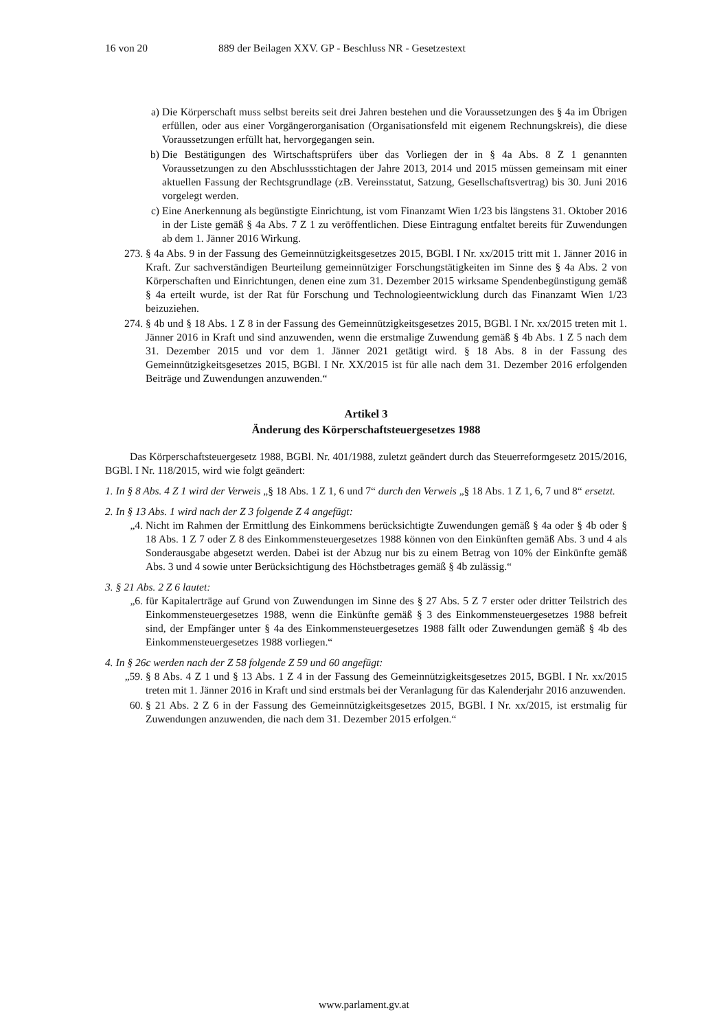16 von 20 889 der Beilagen XXV. GP - Beschluss NR - Gesetzestext
a) Die Körperschaft muss selbst bereits seit drei Jahren bestehen und die Voraussetzungen des § 4a im Übrigen erfüllen, oder aus einer Vorgängerorganisation (Organisationsfeld mit eigenem Rechnungskreis), die diese Voraussetzungen erfüllt hat, hervorgegangen sein.
b) Die Bestätigungen des Wirtschaftsprüfers über das Vorliegen der in § 4a Abs. 8 Z 1 genannten Voraussetzungen zu den Abschlussstichtagen der Jahre 2013, 2014 und 2015 müssen gemeinsam mit einer aktuellen Fassung der Rechtsgrundlage (zB. Vereinsstatut, Satzung, Gesellschaftsvertrag) bis 30. Juni 2016 vorgelegt werden.
c) Eine Anerkennung als begünstigte Einrichtung, ist vom Finanzamt Wien 1/23 bis längstens 31. Oktober 2016 in der Liste gemäß § 4a Abs. 7 Z 1 zu veröffentlichen. Diese Eintragung entfaltet bereits für Zuwendungen ab dem 1. Jänner 2016 Wirkung.
273. § 4a Abs. 9 in der Fassung des Gemeinnützigkeitsgesetzes 2015, BGBl. I Nr. xx/2015 tritt mit 1. Jänner 2016 in Kraft. Zur sachverständigen Beurteilung gemeinnütziger Forschungstätigkeiten im Sinne des § 4a Abs. 2 von Körperschaften und Einrichtungen, denen eine zum 31. Dezember 2015 wirksame Spendenbegünstigung gemäß § 4a erteilt wurde, ist der Rat für Forschung und Technologieentwicklung durch das Finanzamt Wien 1/23 beizuziehen.
274. § 4b und § 18 Abs. 1 Z 8 in der Fassung des Gemeinnützigkeitsgesetzes 2015, BGBl. I Nr. xx/2015 treten mit 1. Jänner 2016 in Kraft und sind anzuwenden, wenn die erstmalige Zuwendung gemäß § 4b Abs. 1 Z 5 nach dem 31. Dezember 2015 und vor dem 1. Jänner 2021 getätigt wird. § 18 Abs. 8 in der Fassung des Gemeinnützigkeitsgesetzes 2015, BGBl. I Nr. XX/2015 ist für alle nach dem 31. Dezember 2016 erfolgenden Beiträge und Zuwendungen anzuwenden.“
Artikel 3
Änderung des Körperschaftsteuergesetzes 1988
Das Körperschaftsteuergesetz 1988, BGBl. Nr. 401/1988, zuletzt geändert durch das Steuerreformgesetz 2015/2016, BGBl. I Nr. 118/2015, wird wie folgt geändert:
1. In § 8 Abs. 4 Z 1 wird der Verweis „§ 18 Abs. 1 Z 1, 6 und 7“ durch den Verweis „§ 18 Abs. 1 Z 1, 6, 7 und 8“ ersetzt.
2. In § 13 Abs. 1 wird nach der Z 3 folgende Z 4 angefügt:
„4. Nicht im Rahmen der Ermittlung des Einkommens berücksichtigte Zuwendungen gemäß § 4a oder § 4b oder § 18 Abs. 1 Z 7 oder Z 8 des Einkommensteuergesetzes 1988 können von den Einkünften gemäß Abs. 3 und 4 als Sonderausgabe abgesetzt werden. Dabei ist der Abzug nur bis zu einem Betrag von 10% der Einkünfte gemäß Abs. 3 und 4 sowie unter Berücksichtigung des Höchstbetrages gemäß § 4b zulässig.“
3. § 21 Abs. 2 Z 6 lautet:
„6. für Kapitalerträge auf Grund von Zuwendungen im Sinne des § 27 Abs. 5 Z 7 erster oder dritter Teilstrich des Einkommensteuergesetzes 1988, wenn die Einkünfte gemäß § 3 des Einkommensteuergesetzes 1988 befreit sind, der Empfänger unter § 4a des Einkommensteuergesetzes 1988 fällt oder Zuwendungen gemäß § 4b des Einkommensteuergesetzes 1988 vorliegen.“
4. In § 26c werden nach der Z 58 folgende Z 59 und 60 angefügt:
„59. § 8 Abs. 4 Z 1 und § 13 Abs. 1 Z 4 in der Fassung des Gemeinnützigkeitsgesetzes 2015, BGBl. I Nr. xx/2015 treten mit 1. Jänner 2016 in Kraft und sind erstmals bei der Veranlagung für das Kalenderjahr 2016 anzuwenden.
60. § 21 Abs. 2 Z 6 in der Fassung des Gemeinnützigkeitsgesetzes 2015, BGBl. I Nr. xx/2015, ist erstmalig für Zuwendungen anzuwenden, die nach dem 31. Dezember 2015 erfolgen.“
www.parlament.gv.at